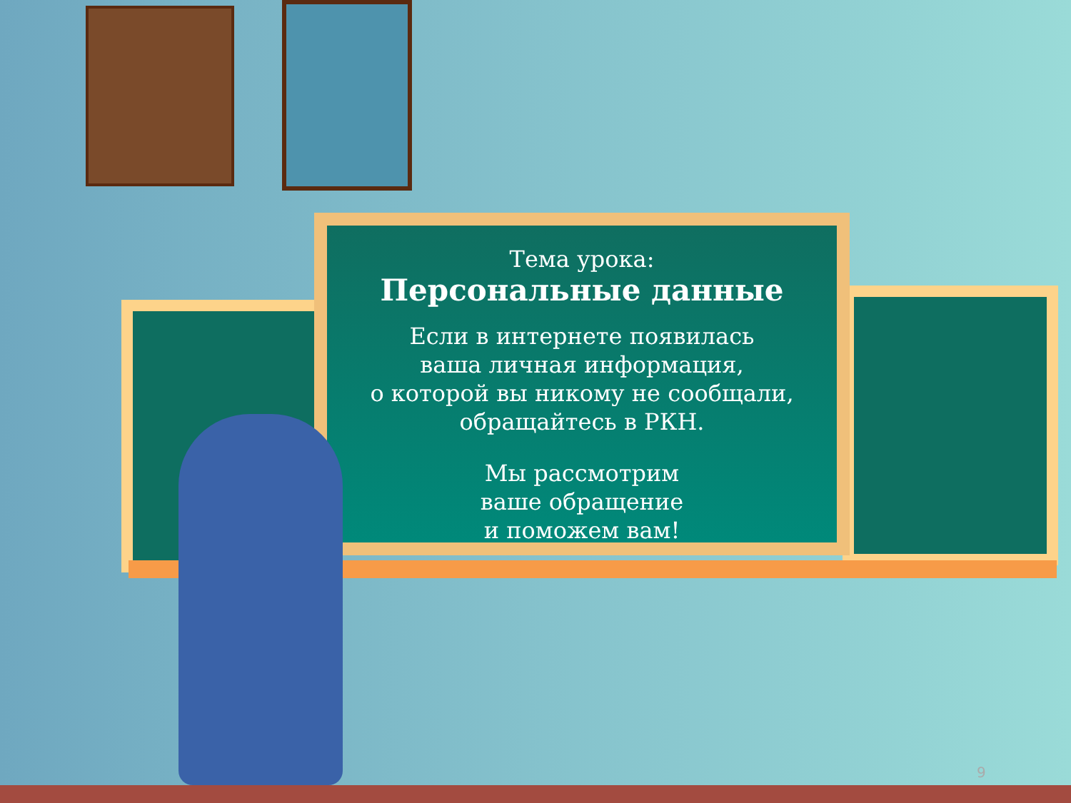Тема урока:
Персональные данные
Если в интернете появилась
ваша личная информация,
о которой вы никому не сообщали,
обращайтесь в РКН.
Мы рассмотрим
ваше обращение
и поможем вам!
9